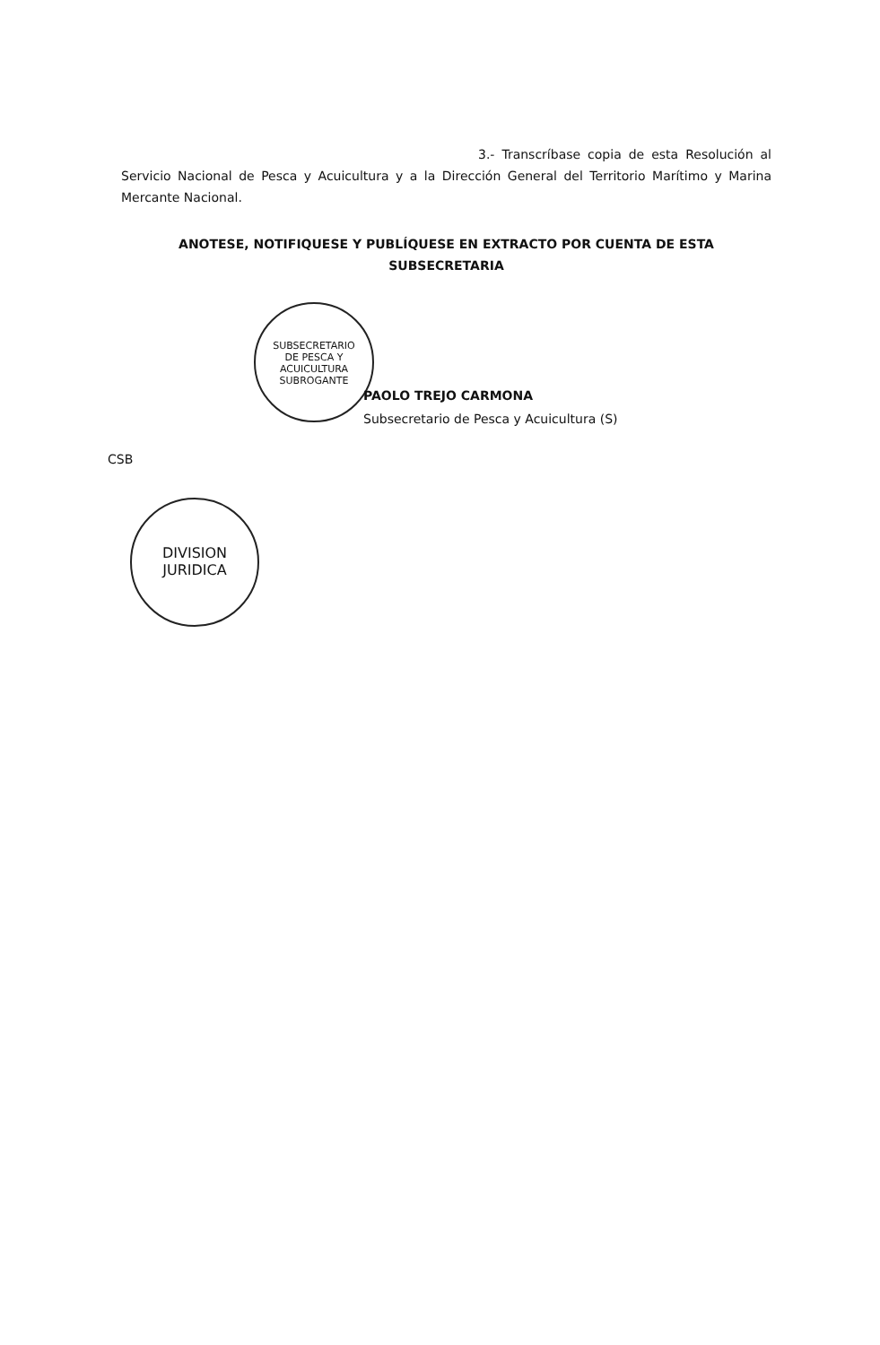SUBSECRETARIO
DE PESCA Y
ACUICULTURA
SUBROGANTE
DIVISION
JURIDICA
3.- Transcríbase copia de esta Resolución al Servicio Nacional de Pesca y Acuicultura y a la Dirección General del Territorio Marítimo y Marina Mercante Nacional.
ANOTESE, NOTIFIQUESE Y PUBLÍQUESE EN EXTRACTO POR CUENTA DE ESTA SUBSECRETARIA
PAOLO TREJO CARMONA
Subsecretario de Pesca y Acuicultura (S)
CSB